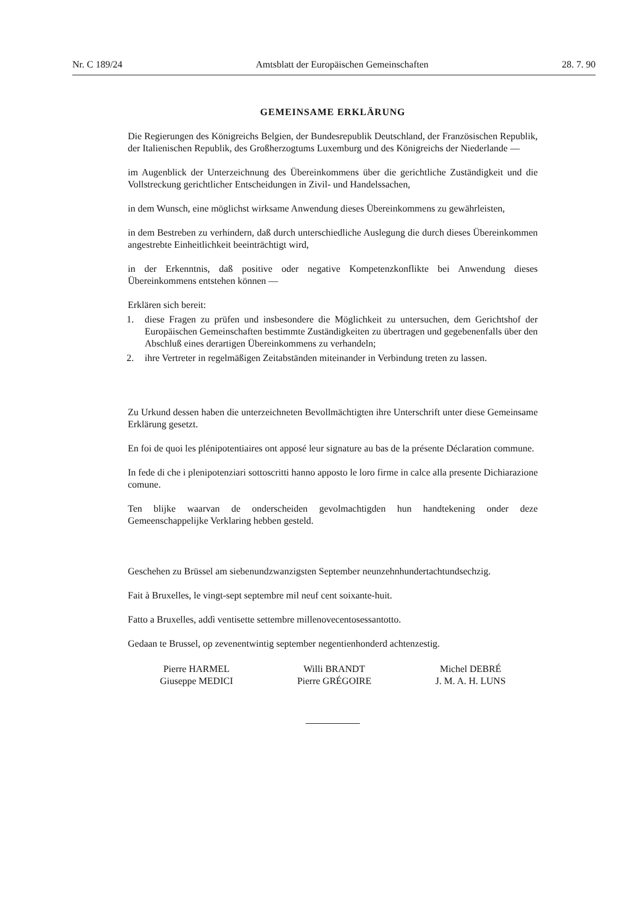Nr. C 189/24 Amtsblatt der Europäischen Gemeinschaften 28. 7. 90
GEMEINSAME ERKLÄRUNG
Die Regierungen des Königreichs Belgien, der Bundesrepublik Deutschland, der Französischen Republik, der Italienischen Republik, des Großherzogtums Luxemburg und des Königreichs der Niederlande —
im Augenblick der Unterzeichnung des Übereinkommens über die gerichtliche Zuständigkeit und die Vollstreckung gerichtlicher Entscheidungen in Zivil- und Handelssachen,
in dem Wunsch, eine möglichst wirksame Anwendung dieses Übereinkommens zu gewährleisten,
in dem Bestreben zu verhindern, daß durch unterschiedliche Auslegung die durch dieses Übereinkommen angestrebte Einheitlichkeit beeinträchtigt wird,
in der Erkenntnis, daß positive oder negative Kompetenzkonflikte bei Anwendung dieses Übereinkommens entstehen können —
Erklären sich bereit:
1. diese Fragen zu prüfen und insbesondere die Möglichkeit zu untersuchen, dem Gerichtshof der Europäischen Gemeinschaften bestimmte Zuständigkeiten zu übertragen und gegebenenfalls über den Abschluß eines derartigen Übereinkommens zu verhandeln;
2. ihre Vertreter in regelmäßigen Zeitabständen miteinander in Verbindung treten zu lassen.
Zu Urkund dessen haben die unterzeichneten Bevollmächtigten ihre Unterschrift unter diese Gemeinsame Erklärung gesetzt.
En foi de quoi les plénipotentiaires ont apposé leur signature au bas de la présente Déclaration commune.
In fede di che i plenipotenziari sottoscritti hanno apposto le loro firme in calce alla presente Dichiarazione comune.
Ten blijke waarvan de onderscheiden gevolmachtigden hun handtekening onder deze Gemeenschappelijke Verklaring hebben gesteld.
Geschehen zu Brüssel am siebenundzwanzigsten September neunzehnhundertachtundsechzig.
Fait à Bruxelles, le vingt-sept septembre mil neuf cent soixante-huit.
Fatto a Bruxelles, addì ventisette settembre millenovecentosessantotto.
Gedaan te Brussel, op zevenentwintig september negentienhonderd achtenzestig.
Pierre HARMEL
Giuseppe MEDICI
Willi BRANDT
Pierre GRÉGOIRE
Michel DEBRÉ
J. M. A. H. LUNS